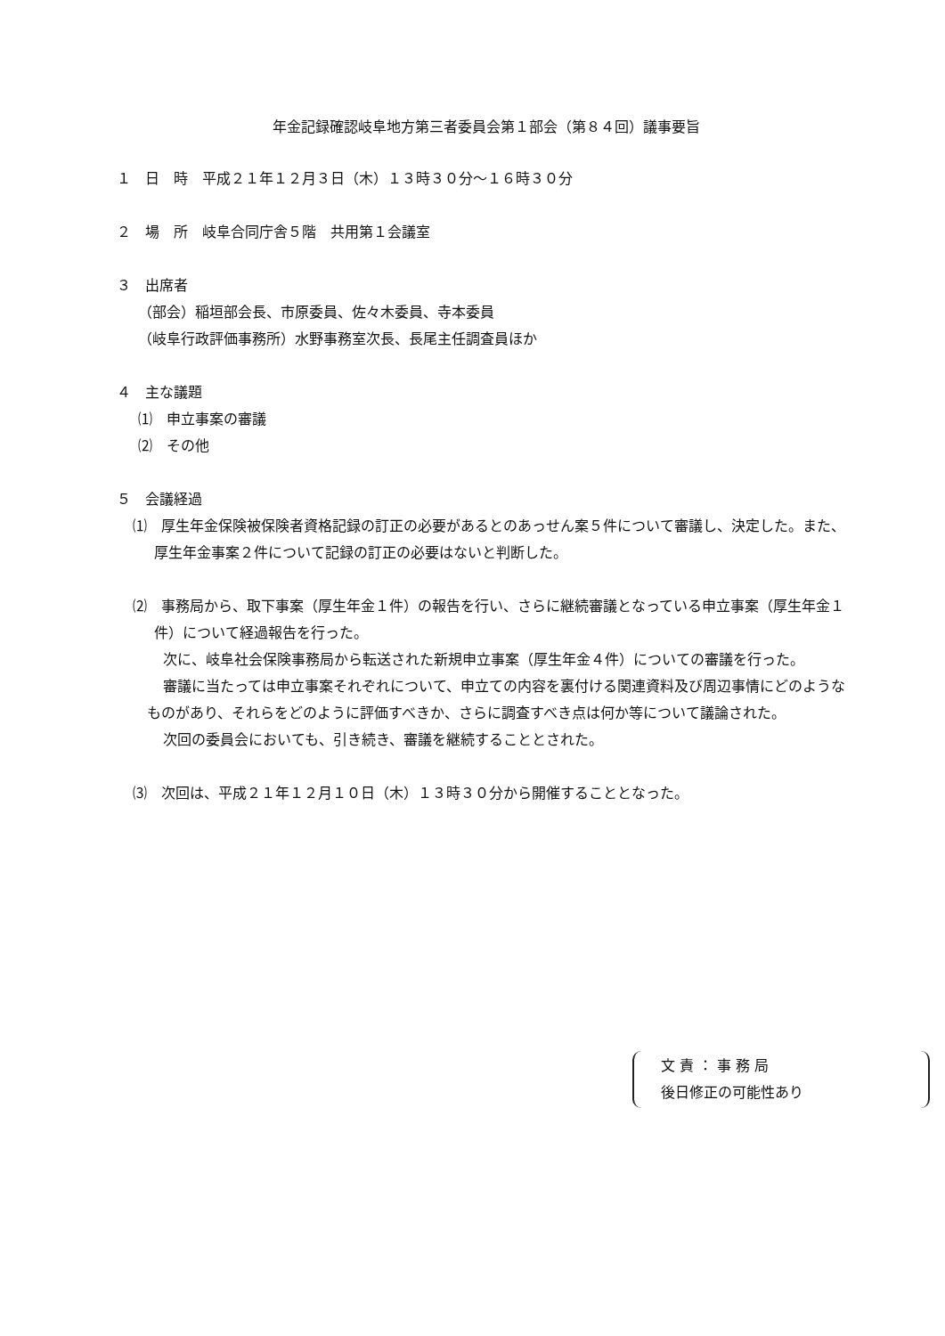年金記録確認岐阜地方第三者委員会第１部会（第８４回）議事要旨
１　日　時　平成２１年１２月３日（木）１３時３０分～１６時３０分
２　場　所　岐阜合同庁舎５階　共用第１会議室
３　出席者
（部会）稲垣部会長、市原委員、佐々木委員、寺本委員
（岐阜行政評価事務所）水野事務室次長、長尾主任調査員ほか
４　主な議題
⑴　申立事案の審議
⑵　その他
５　会議経過
⑴　厚生年金保険被保険者資格記録の訂正の必要があるとのあっせん案５件について審議し、決定した。また、厚生年金事案２件について記録の訂正の必要はないと判断した。
⑵　事務局から、取下事案（厚生年金１件）の報告を行い、さらに継続審議となっている申立事案（厚生年金１件）について経過報告を行った。
次に、岐阜社会保険事務局から転送された新規申立事案（厚生年金４件）についての審議を行った。
審議に当たっては申立事案それぞれについて、申立ての内容を裏付ける関連資料及び周辺事情にどのようなものがあり、それらをどのように評価すべきか、さらに調査すべき点は何か等について議論された。
次回の委員会においても、引き続き、審議を継続することとされた。
⑶　次回は、平成２１年１２月１０日（木）１３時３０分から開催することとなった。
文 責 ： 事 務 局
後日修正の可能性あり